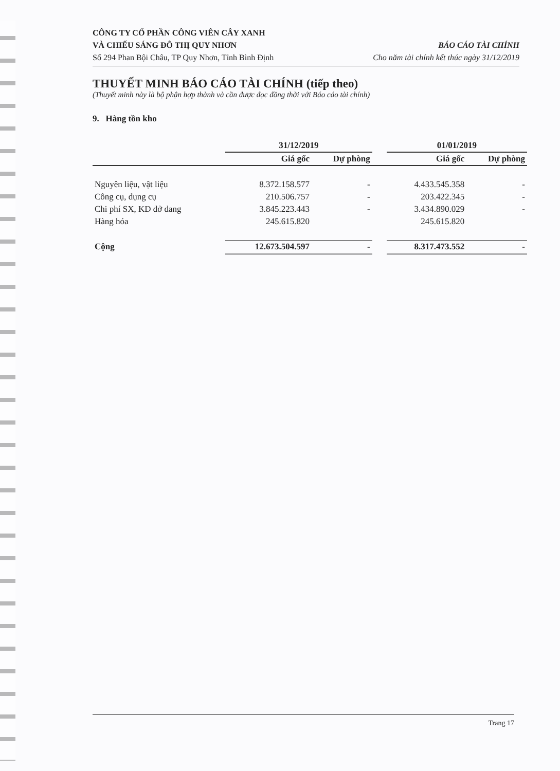CÔNG TY CỔ PHẦN CÔNG VIÊN CÂY XANH
VÀ CHIẾU SÁNG ĐÔ THỊ QUY NHƠN BÁO CÁO TÀI CHÍNH
Số 294 Phan Bội Châu, TP Quy Nhơn, Tỉnh Bình Định Cho năm tài chính kết thúc ngày 31/12/2019
THUYẾT MINH BÁO CÁO TÀI CHÍNH (tiếp theo)
(Thuyết minh này là bộ phận hợp thành và cần được đọc đồng thời với Báo cáo tài chính)
9. Hàng tồn kho
| | 31/12/2019 | | | 01/01/2019 | |
| --- | --- | --- | --- | --- | --- |
| | Giá gốc | Dự phòng | | Giá gốc | Dự phòng |
| Nguyên liệu, vật liệu | 8.372.158.577 | - | | 4.433.545.358 | - |
| Công cụ, dụng cụ | 210.506.757 | - | | 203.422.345 | - |
| Chi phí SX, KD dở dang | 3.845.223.443 | - | | 3.434.890.029 | - |
| Hàng hóa | 245.615.820 | | | 245.615.820 | |
| Cộng | 12.673.504.597 | - | | 8.317.473.552 | - |
Trang 17